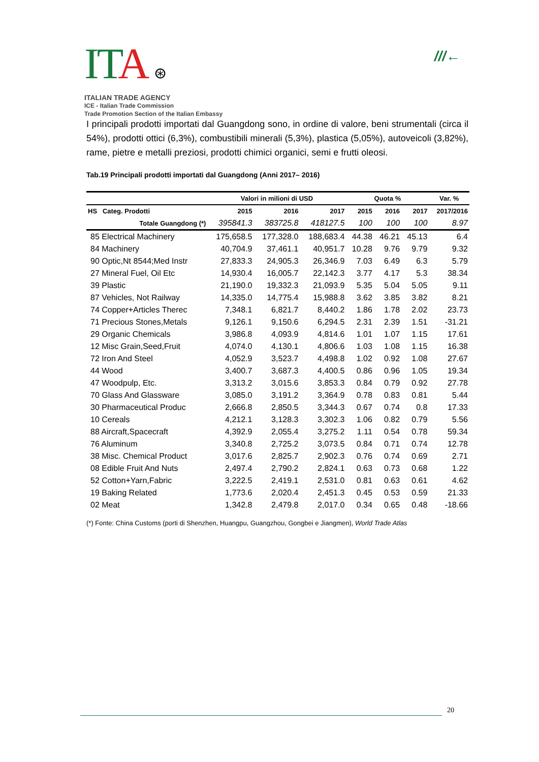ITA ⊛
ITALIAN TRADE AGENCY
ICE - Italian Trade Commission
Trade Promotion Section of the Italian Embassy
///←
I principali prodotti importati dal Guangdong sono, in ordine di valore, beni strumentali (circa il 54%), prodotti ottici (6,3%), combustibili minerali (5,3%), plastica (5,05%), autoveicoli (3,82%), rame, pietre e metalli preziosi, prodotti chimici organici, semi e frutti oleosi.
Tab.19 Principali prodotti importati dal Guangdong (Anni 2017– 2016)
| | Valori in milioni di USD | | | Quota % | | | Var. % |
| --- | --- | --- | --- | --- | --- | --- | --- |
| HS Categ. Prodotti | 2015 | 2016 | 2017 | 2015 | 2016 | 2017 | 2017/2016 |
| Totale Guangdong (*) | 395841.3 | 383725.8 | 418127.5 | 100 | 100 | 100 | 8.97 |
| 85 Electrical Machinery | 175,658.5 | 177,328.0 | 188,683.4 | 44.38 | 46.21 | 45.13 | 6.4 |
| 84 Machinery | 40,704.9 | 37,461.1 | 40,951.7 | 10.28 | 9.76 | 9.79 | 9.32 |
| 90 Optic,Nt 8544;Med Instr | 27,833.3 | 24,905.3 | 26,346.9 | 7.03 | 6.49 | 6.3 | 5.79 |
| 27 Mineral Fuel, Oil Etc | 14,930.4 | 16,005.7 | 22,142.3 | 3.77 | 4.17 | 5.3 | 38.34 |
| 39 Plastic | 21,190.0 | 19,332.3 | 21,093.9 | 5.35 | 5.04 | 5.05 | 9.11 |
| 87 Vehicles, Not Railway | 14,335.0 | 14,775.4 | 15,988.8 | 3.62 | 3.85 | 3.82 | 8.21 |
| 74 Copper+Articles Therec | 7,348.1 | 6,821.7 | 8,440.2 | 1.86 | 1.78 | 2.02 | 23.73 |
| 71 Precious Stones,Metals | 9,126.1 | 9,150.6 | 6,294.5 | 2.31 | 2.39 | 1.51 | -31.21 |
| 29 Organic Chemicals | 3,986.8 | 4,093.9 | 4,814.6 | 1.01 | 1.07 | 1.15 | 17.61 |
| 12 Misc Grain,Seed,Fruit | 4,074.0 | 4,130.1 | 4,806.6 | 1.03 | 1.08 | 1.15 | 16.38 |
| 72 Iron And Steel | 4,052.9 | 3,523.7 | 4,498.8 | 1.02 | 0.92 | 1.08 | 27.67 |
| 44 Wood | 3,400.7 | 3,687.3 | 4,400.5 | 0.86 | 0.96 | 1.05 | 19.34 |
| 47 Woodpulp, Etc. | 3,313.2 | 3,015.6 | 3,853.3 | 0.84 | 0.79 | 0.92 | 27.78 |
| 70 Glass And Glassware | 3,085.0 | 3,191.2 | 3,364.9 | 0.78 | 0.83 | 0.81 | 5.44 |
| 30 Pharmaceutical Produc | 2,666.8 | 2,850.5 | 3,344.3 | 0.67 | 0.74 | 0.8 | 17.33 |
| 10 Cereals | 4,212.1 | 3,128.3 | 3,302.3 | 1.06 | 0.82 | 0.79 | 5.56 |
| 88 Aircraft,Spacecraft | 4,392.9 | 2,055.4 | 3,275.2 | 1.11 | 0.54 | 0.78 | 59.34 |
| 76 Aluminum | 3,340.8 | 2,725.2 | 3,073.5 | 0.84 | 0.71 | 0.74 | 12.78 |
| 38 Misc. Chemical Product | 3,017.6 | 2,825.7 | 2,902.3 | 0.76 | 0.74 | 0.69 | 2.71 |
| 08 Edible Fruit And Nuts | 2,497.4 | 2,790.2 | 2,824.1 | 0.63 | 0.73 | 0.68 | 1.22 |
| 52 Cotton+Yarn,Fabric | 3,222.5 | 2,419.1 | 2,531.0 | 0.81 | 0.63 | 0.61 | 4.62 |
| 19 Baking Related | 1,773.6 | 2,020.4 | 2,451.3 | 0.45 | 0.53 | 0.59 | 21.33 |
| 02 Meat | 1,342.8 | 2,479.8 | 2,017.0 | 0.34 | 0.65 | 0.48 | -18.66 |
(*) Fonte: China Customs (porti di Shenzhen, Huangpu, Guangzhou, Gongbei e Jiangmen), World Trade Atlas
20